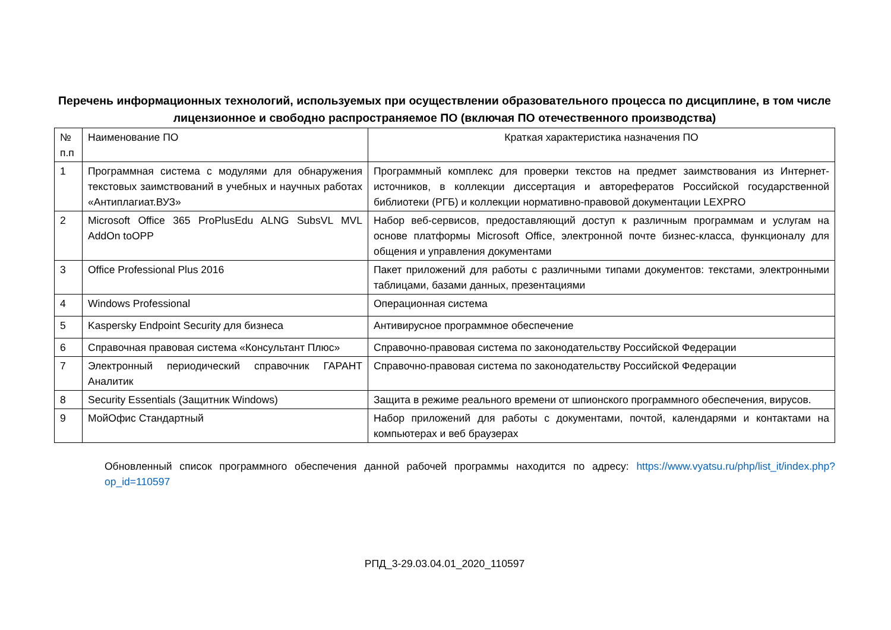Перечень информационных технологий, используемых при осуществлении образовательного процесса по дисциплине, в том числе лицензионное и свободно распространяемое ПО (включая ПО отечественного производства)
| № п.п | Наименование ПО | Краткая характеристика назначения ПО |
| 1 | Программная система с модулями для обнаружения текстовых заимствований в учебных и научных работах «Антиплагиат.ВУЗ» | Программный комплекс для проверки текстов на предмет заимствования из Интернет-источников, в коллекции диссертация и авторефератов Российской государственной библиотеки (РГБ) и коллекции нормативно-правовой документации LEXPRO |
| 2 | Microsoft Office 365 ProPlusEdu ALNG SubsVL MVL AddOn toOPP | Набор веб-сервисов, предоставляющий доступ к различным программам и услугам на основе платформы Microsoft Office, электронной почте бизнес-класса, функционалу для общения и управления документами |
| 3 | Office Professional Plus 2016 | Пакет приложений для работы с различными типами документов: текстами, электронными таблицами, базами данных, презентациями |
| 4 | Windows Professional | Операционная система |
| 5 | Kaspersky Endpoint Security для бизнеса | Антивирусное программное обеспечение |
| 6 | Справочная правовая система «Консультант Плюс» | Справочно-правовая система по законодательству Российской Федерации |
| 7 | Электронный периодический справочник ГАРАНТ Аналитик | Справочно-правовая система по законодательству Российской Федерации |
| 8 | Security Essentials (Защитник Windows) | Защита в режиме реального времени от шпионского программного обеспечения, вирусов. |
| 9 | МойОфис Стандартный | Набор приложений для работы с документами, почтой, календарями и контактами на компьютерах и веб браузерах |
Обновленный список программного обеспечения данной рабочей программы находится по адресу: https://www.vyatsu.ru/php/list_it/index.php?op_id=110597
РПД_3-29.03.04.01_2020_110597